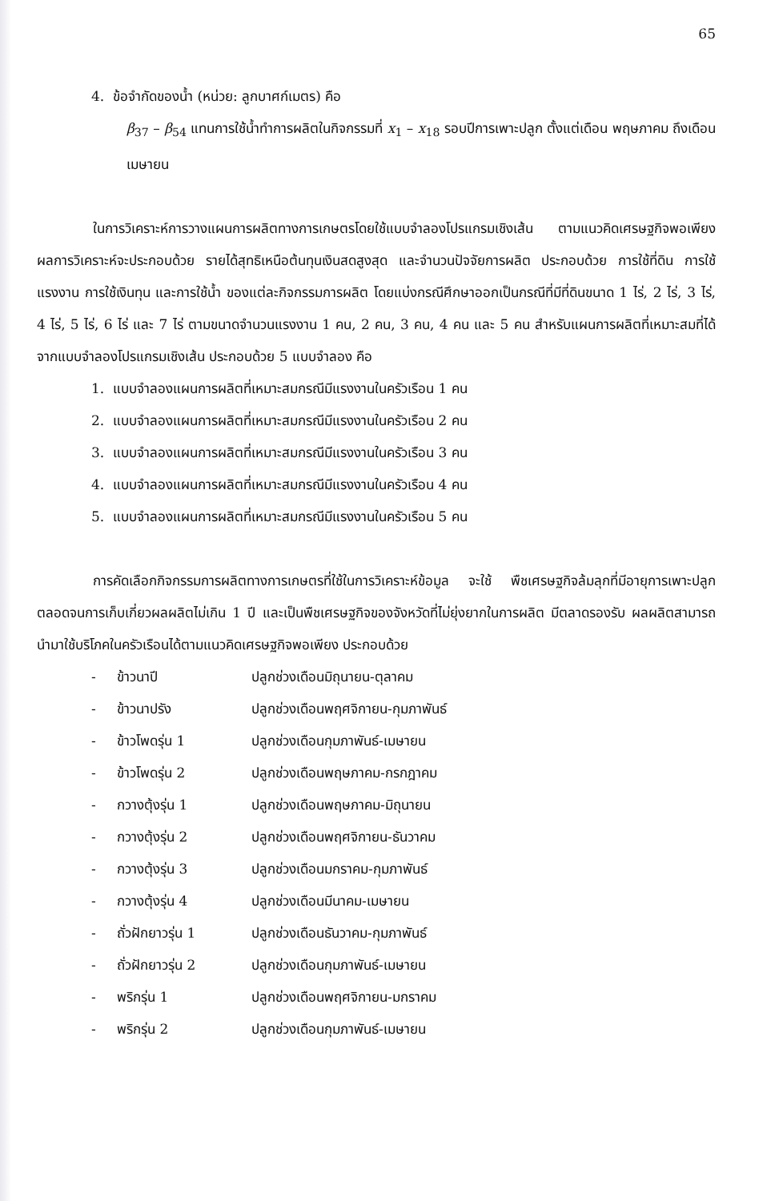65
4. ข้อจำกัดของน้ำ (หน่วย: ลูกบาศก์เมตร) คือ
β<sub>37</sub> – β<sub>54</sub> แทนการใช้น้ำทำการผลิตในกิจกรรมที่ x<sub>1</sub> – x<sub>18</sub> รอบปีการเพาะปลูก ตั้งแต่เดือน พฤษภาคม ถึงเดือนเมษายน
ในการวิเคราะห์การวางแผนการผลิตทางการเกษตรโดยใช้แบบจำลองโปรแกรมเชิงเส้น ตามแนวคิดเศรษฐกิจพอเพียง ผลการวิเคราะห์จะประกอบด้วย รายได้สุทธิเหนือต้นทุนเงินสดสูงสุด และจำนวนปัจจัยการผลิต ประกอบด้วย การใช้ที่ดิน การใช้แรงงาน การใช้เงินทุน และการใช้น้ำ ของแต่ละกิจกรรมการผลิต โดยแบ่งกรณีศึกษาออกเป็นกรณีที่มีที่ดินขนาด 1 ไร่, 2 ไร่, 3 ไร่, 4 ไร่, 5 ไร่, 6 ไร่ และ 7 ไร่ ตามขนาดจำนวนแรงงาน 1 คน, 2 คน, 3 คน, 4 คน และ 5 คน สำหรับแผนการผลิตที่เหมาะสมที่ได้จากแบบจำลองโปรแกรมเชิงเส้น ประกอบด้วย 5 แบบจำลอง คือ
1. แบบจำลองแผนการผลิตที่เหมาะสมกรณีมีแรงงานในครัวเรือน 1 คน
2. แบบจำลองแผนการผลิตที่เหมาะสมกรณีมีแรงงานในครัวเรือน 2 คน
3. แบบจำลองแผนการผลิตที่เหมาะสมกรณีมีแรงงานในครัวเรือน 3 คน
4. แบบจำลองแผนการผลิตที่เหมาะสมกรณีมีแรงงานในครัวเรือน 4 คน
5. แบบจำลองแผนการผลิตที่เหมาะสมกรณีมีแรงงานในครัวเรือน 5 คน
การคัดเลือกกิจกรรมการผลิตทางการเกษตรที่ใช้ในการวิเคราะห์ข้อมูล จะใช้ พืชเศรษฐกิจล้มลุกที่มีอายุการเพาะปลูกตลอดจนการเก็บเกี่ยวผลผลิตไม่เกิน 1 ปี และเป็นพืชเศรษฐกิจของจังหวัดที่ไม่ยุ่งยากในการผลิต มีตลาดรองรับ ผลผลิตสามารถนำมาใช้บริโภคในครัวเรือนได้ตามแนวคิดเศรษฐกิจพอเพียง ประกอบด้วย
- ข้าวนาปี ปลูกช่วงเดือนมิถุนายน-ตุลาคม
- ข้าวนาปรัง ปลูกช่วงเดือนพฤศจิกายน-กุมภาพันธ์
- ข้าวโพดรุ่น 1 ปลูกช่วงเดือนกุมภาพันธ์-เมษายน
- ข้าวโพดรุ่น 2 ปลูกช่วงเดือนพฤษภาคม-กรกฎาคม
- กวางตุ้งรุ่น 1 ปลูกช่วงเดือนพฤษภาคม-มิถุนายน
- กวางตุ้งรุ่น 2 ปลูกช่วงเดือนพฤศจิกายน-ธันวาคม
- กวางตุ้งรุ่น 3 ปลูกช่วงเดือนมกราคม-กุมภาพันธ์
- กวางตุ้งรุ่น 4 ปลูกช่วงเดือนมีนาคม-เมษายน
- ถั่วฝักยาวรุ่น 1 ปลูกช่วงเดือนธันวาคม-กุมภาพันธ์
- ถั่วฝักยาวรุ่น 2 ปลูกช่วงเดือนกุมภาพันธ์-เมษายน
- พริกรุ่น 1 ปลูกช่วงเดือนพฤศจิกายน-มกราคม
- พริกรุ่น 2 ปลูกช่วงเดือนกุมภาพันธ์-เมษายน